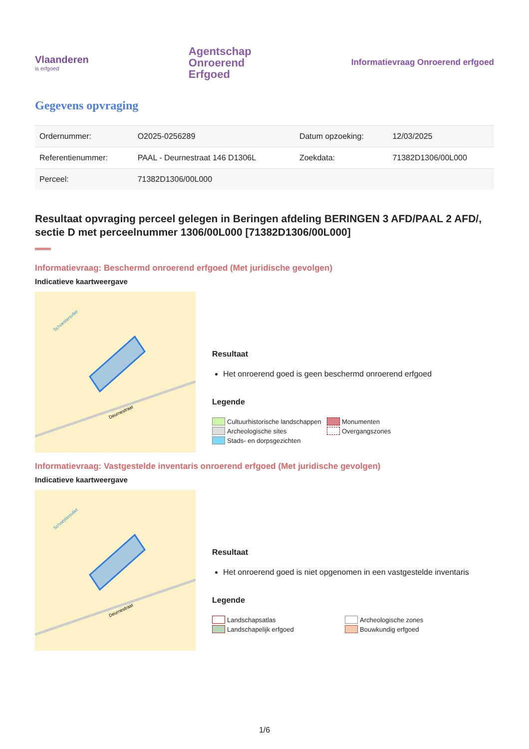Vlaanderen
is erfgoed
Agentschap
Onroerend
Erfgoed
Informatievraag Onroerend erfgoed
Gegevens opvraging
| Ordernummer: | O2025-0256289 | Datum opzoeking: | 12/03/2025 |
| Referentienummer: | PAAL - Deurnestraat 146 D1306L | Zoekdata: | 71382D1306/00L000 |
| Perceel: | 71382D1306/00L000 | | |
Resultaat opvraging perceel gelegen in Beringen afdeling BERINGEN 3 AFD/PAAL 2 AFD/, sectie D met perceelnummer 1306/00L000 [71382D1306/00L000]
Informatievraag: Beschermd onroerend erfgoed (Met juridische gevolgen)
Indicatieve kaartweergave
Deurnestraat
Schoestersvliet
Resultaat
Het onroerend goed is geen beschermd onroerend erfgoed
Legende
Cultuurhistorische landschappen Monumenten Archeologische sites Overgangszones Stads- en dorpsgezichten
Informatievraag: Vastgestelde inventaris onroerend erfgoed (Met juridische gevolgen)
Indicatieve kaartweergave
Deurnestraat
Schoestersvliet
Resultaat
Het onroerend goed is niet opgenomen in een vastgestelde inventaris
Legende
Landschapsatlas Archeologische zones Landschapelijk erfgoed Bouwkundig erfgoed
1/6